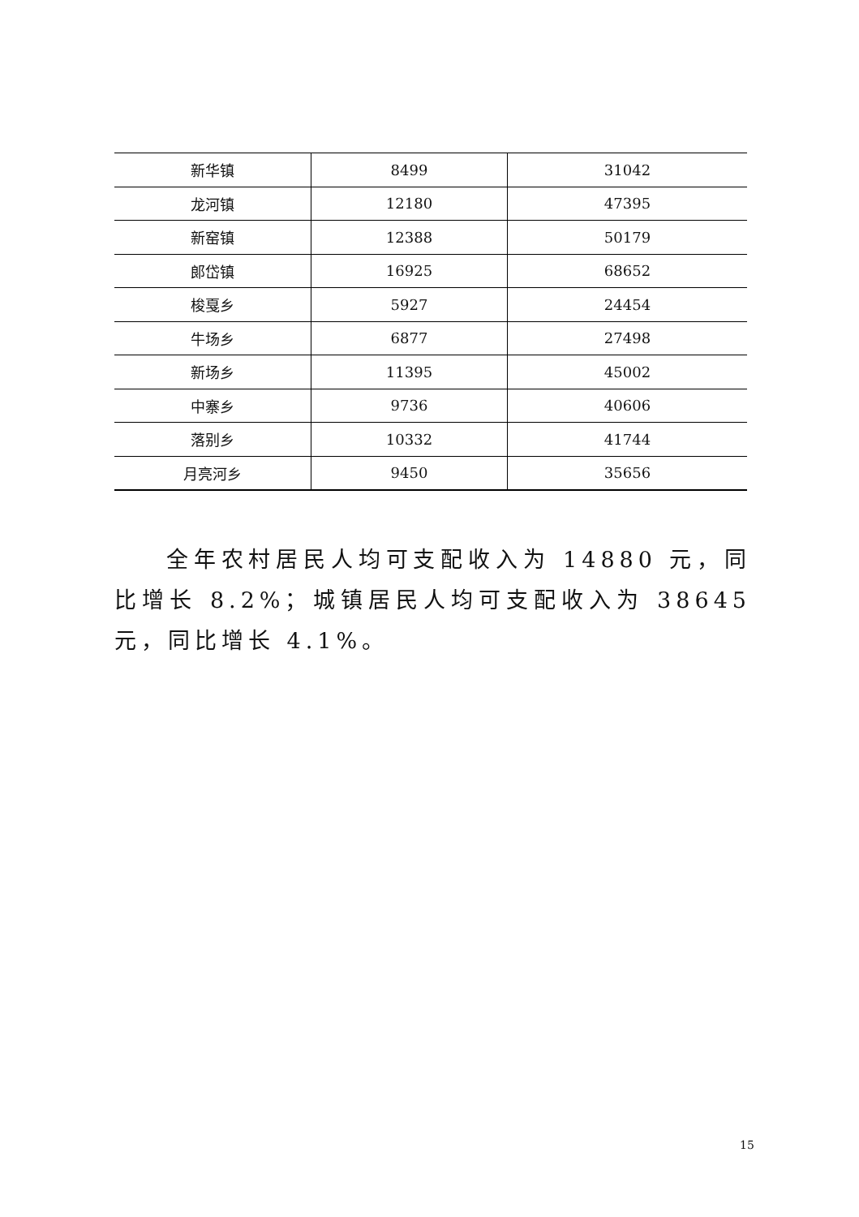| 新华镇 | 8499 | 31042 |
| 龙河镇 | 12180 | 47395 |
| 新窑镇 | 12388 | 50179 |
| 郎岱镇 | 16925 | 68652 |
| 梭戛乡 | 5927 | 24454 |
| 牛场乡 | 6877 | 27498 |
| 新场乡 | 11395 | 45002 |
| 中寨乡 | 9736 | 40606 |
| 落别乡 | 10332 | 41744 |
| 月亮河乡 | 9450 | 35656 |
全年农村居民人均可支配收入为 14880 元，同比增长 8.2%；城镇居民人均可支配收入为 38645 元，同比增长 4.1%。
15